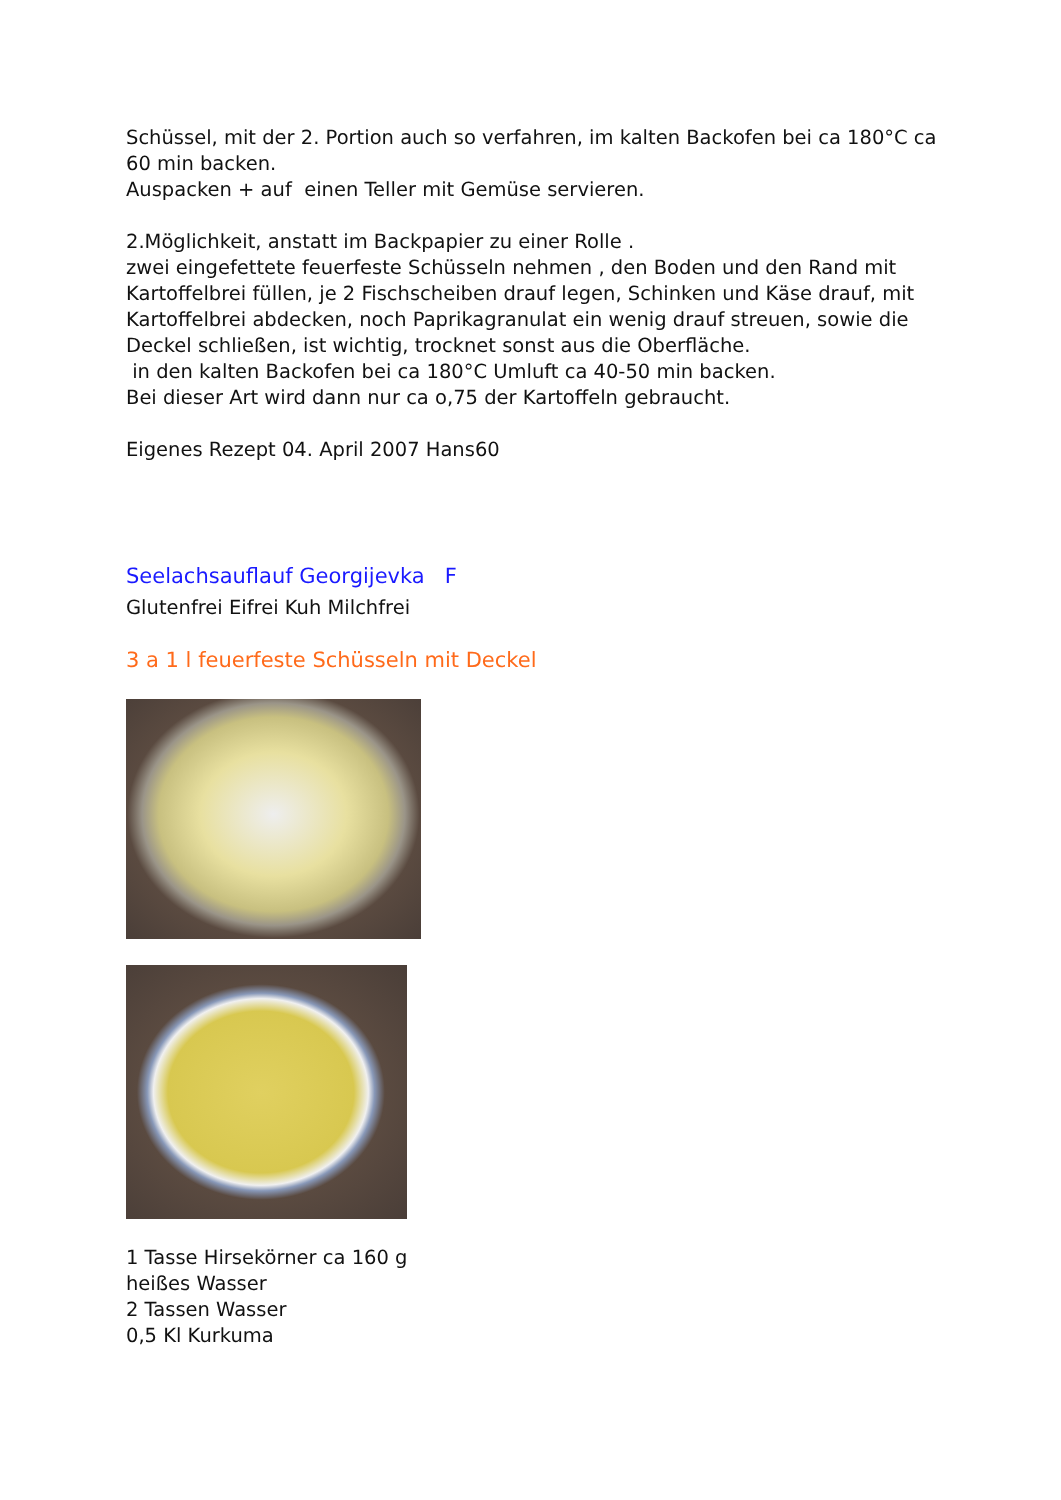Schüssel, mit der 2. Portion auch so verfahren, im kalten Backofen bei ca 180°C ca 60 min backen.
Auspacken + auf einen Teller mit Gemüse servieren.
2.Möglichkeit, anstatt im Backpapier zu einer Rolle .
zwei eingefettete feuerfeste Schüsseln nehmen , den Boden und den Rand mit Kartoffelbrei füllen, je 2 Fischscheiben drauf legen, Schinken und Käse drauf, mit Kartoffelbrei abdecken, noch Paprikagranulat ein wenig drauf streuen, sowie die Deckel schließen, ist wichtig, trocknet sonst aus die Oberfläche.
in den kalten Backofen bei ca 180°C Umluft ca 40-50 min backen.
Bei dieser Art wird dann nur ca o,75 der Kartoffeln gebraucht.
Eigenes Rezept 04. April 2007 Hans60
Seelachsauflauf Georgijevka F
Glutenfrei Eifrei Kuh Milchfrei
3 a 1 l feuerfeste Schüsseln mit Deckel
1 Tasse Hirsekörner ca 160 g
heißes Wasser
2 Tassen Wasser
0,5 Kl Kurkuma